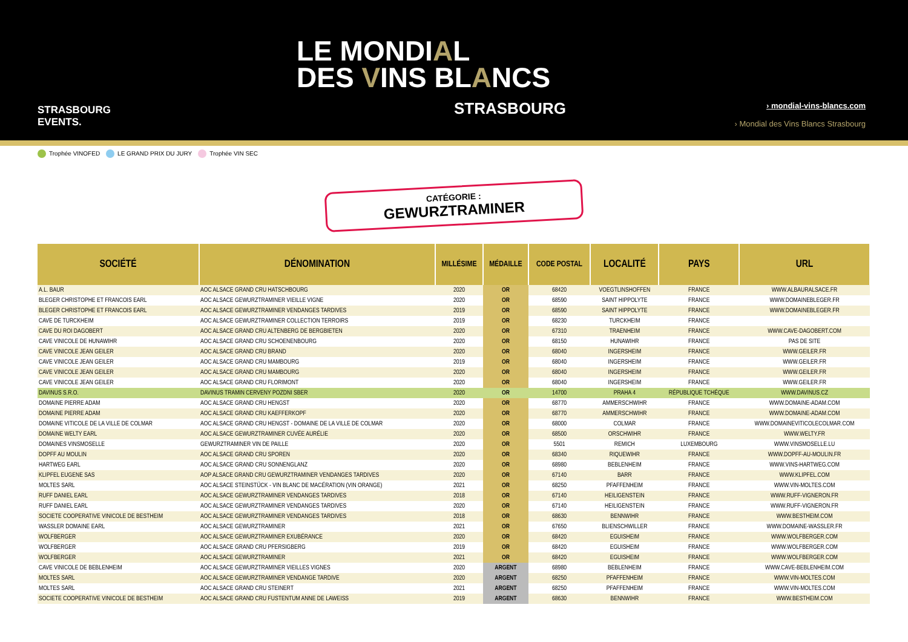STRASBOURG
EVENTS.
LE MONDIAL
DES VINS BLANCS
STRASBOURG
› mondial-vins-blancs.com
› Mondial des Vins Blancs Strasbourg
Trophée VINOFED LE GRAND PRIX DU JURY Trophée VIN SEC
CATÉGORIE :
GEWURZTRAMINER
| SOCIÉTÉ | DÉNOMINATION | MILLÉSIME | MÉDAILLE | CODE POSTAL | LOCALITÉ | PAYS | URL |
| --- | --- | --- | --- | --- | --- | --- | --- |
| A.L. BAUR | AOC ALSACE GRAND CRU HATSCHBOURG | 2020 | OR | 68420 | VOEGTLINSHOFFEN | FRANCE | WWW.ALBAURALSACE.FR |
| BLEGER CHRISTOPHE ET FRANCOIS EARL | AOC ALSACE GEWURZTRAMINER VIEILLE VIGNE | 2020 | OR | 68590 | SAINT HIPPOLYTE | FRANCE | WWW.DOMAINEBLEGER.FR |
| BLEGER CHRISTOPHE ET FRANCOIS EARL | AOC ALSACE GEWURZTRAMINER VENDANGES TARDIVES | 2019 | OR | 68590 | SAINT HIPPOLYTE | FRANCE | WWW.DOMAINEBLEGER.FR |
| CAVE DE TURCKHEIM | AOC ALSACE GEWURZTRAMINER COLLECTION TERROIRS | 2019 | OR | 68230 | TURCKHEIM | FRANCE | |
| CAVE DU ROI DAGOBERT | AOC ALSACE GRAND CRU ALTENBERG DE BERGBIETEN | 2020 | OR | 67310 | TRAENHEIM | FRANCE | WWW.CAVE-DAGOBERT.COM |
| CAVE VINICOLE DE HUNAWIHR | AOC ALSACE GRAND CRU SCHOENENBOURG | 2020 | OR | 68150 | HUNAWIHR | FRANCE | PAS DE SITE |
| CAVE VINICOLE JEAN GEILER | AOC ALSACE GRAND CRU BRAND | 2020 | OR | 68040 | INGERSHEIM | FRANCE | WWW.GEILER.FR |
| CAVE VINICOLE JEAN GEILER | AOC ALSACE GRAND CRU MAMBOURG | 2019 | OR | 68040 | INGERSHEIM | FRANCE | WWW.GEILER.FR |
| CAVE VINICOLE JEAN GEILER | AOC ALSACE GRAND CRU MAMBOURG | 2020 | OR | 68040 | INGERSHEIM | FRANCE | WWW.GEILER.FR |
| CAVE VINICOLE JEAN GEILER | AOC ALSACE GRAND CRU FLORIMONT | 2020 | OR | 68040 | INGERSHEIM | FRANCE | WWW.GEILER.FR |
| DAVINUS S.R.O. | DAVINUS TRAMIN CERVENY POZDNI SBER | 2020 | OR | 14700 | PRAHA 4 | RÉPUBLIQUE TCHÈQUE | WWW.DAVINUS.CZ |
| DOMAINE PIERRE ADAM | AOC ALSACE GRAND CRU HENGST | 2020 | OR | 68770 | AMMERSCHWIHR | FRANCE | WWW.DOMAINE-ADAM.COM |
| DOMAINE PIERRE ADAM | AOC ALSACE GRAND CRU KAEFFERKOPF | 2020 | OR | 68770 | AMMERSCHWIHR | FRANCE | WWW.DOMAINE-ADAM.COM |
| DOMAINE VITICOLE DE LA VILLE DE COLMAR | AOC ALSACE GRAND CRU HENGST - DOMAINE DE LA VILLE DE COLMAR | 2020 | OR | 68000 | COLMAR | FRANCE | WWW.DOMAINEVITICOLECOLMAR.COM |
| DOMAINE WELTY EARL | AOC ALSACE GEWURZTRAMINER CUVÉE AURÉLIE | 2020 | OR | 68500 | ORSCHWIHR | FRANCE | WWW.WELTY.FR |
| DOMAINES VINSMOSELLE | GEWURZTRAMINER VIN DE PAILLE | 2020 | OR | 5501 | REMICH | LUXEMBOURG | WWW.VINSMOSELLE.LU |
| DOPFF AU MOULIN | AOC ALSACE GRAND CRU SPOREN | 2020 | OR | 68340 | RIQUEWIHR | FRANCE | WWW.DOPFF-AU-MOULIN.FR |
| HARTWEG EARL | AOC ALSACE GRAND CRU SONNENGLANZ | 2020 | OR | 68980 | BEBLENHEIM | FRANCE | WWW.VINS-HARTWEG.COM |
| KLIPFEL EUGENE SAS | AOP ALSACE GRAND CRU GEWURZTRAMINER VENDANGES TARDIVES | 2020 | OR | 67140 | BARR | FRANCE | WWW.KLIPFEL.COM |
| MOLTES SARL | AOC ALSACE STEINSTÜCK - VIN BLANC DE MACÉRATION (VIN ORANGE) | 2021 | OR | 68250 | PFAFFENHEIM | FRANCE | WWW.VIN-MOLTES.COM |
| RUFF DANIEL EARL | AOC ALSACE GEWURZTRAMINER VENDANGES TARDIVES | 2018 | OR | 67140 | HEILIGENSTEIN | FRANCE | WWW.RUFF-VIGNERON.FR |
| RUFF DANIEL EARL | AOC ALSACE GEWURZTRAMINER VENDANGES TARDIVES | 2020 | OR | 67140 | HEILIGENSTEIN | FRANCE | WWW.RUFF-VIGNERON.FR |
| SOCIETE COOPERATIVE VINICOLE DE BESTHEIM | AOC ALSACE GEWURZTRAMINER VENDANGES TARDIVES | 2018 | OR | 68630 | BENNWIHR | FRANCE | WWW.BESTHEIM.COM |
| WASSLER DOMAINE EARL | AOC ALSACE GEWURZTRAMINER | 2021 | OR | 67650 | BLIENSCHWILLER | FRANCE | WWW.DOMAINE-WASSLER.FR |
| WOLFBERGER | AOC ALSACE GEWURZTRAMINER EXUBÉRANCE | 2020 | OR | 68420 | EGUISHEIM | FRANCE | WWW.WOLFBERGER.COM |
| WOLFBERGER | AOC ALSACE GRAND CRU PFERSIGBERG | 2019 | OR | 68420 | EGUISHEIM | FRANCE | WWW.WOLFBERGER.COM |
| WOLFBERGER | AOC ALSACE GEWURZTRAMINER | 2021 | OR | 68420 | EGUISHEIM | FRANCE | WWW.WOLFBERGER.COM |
| CAVE VINICOLE DE BEBLENHEIM | AOC ALSACE GEWURZTRAMINER VIEILLES VIGNES | 2020 | ARGENT | 68980 | BEBLENHEIM | FRANCE | WWW.CAVE-BEBLENHEIM.COM |
| MOLTES SARL | AOC ALSACE GEWURZTRAMINER VENDANGE TARDIVE | 2020 | ARGENT | 68250 | PFAFFENHEIM | FRANCE | WWW.VIN-MOLTES.COM |
| MOLTES SARL | AOC ALSACE GRAND CRU STEINERT | 2021 | ARGENT | 68250 | PFAFFENHEIM | FRANCE | WWW.VIN-MOLTES.COM |
| SOCIETE COOPERATIVE VINICOLE DE BESTHEIM | AOC ALSACE GRAND CRU FUSTENTUM ANNE DE LAWEISS | 2019 | ARGENT | 68630 | BENNWIHR | FRANCE | WWW.BESTHEIM.COM |